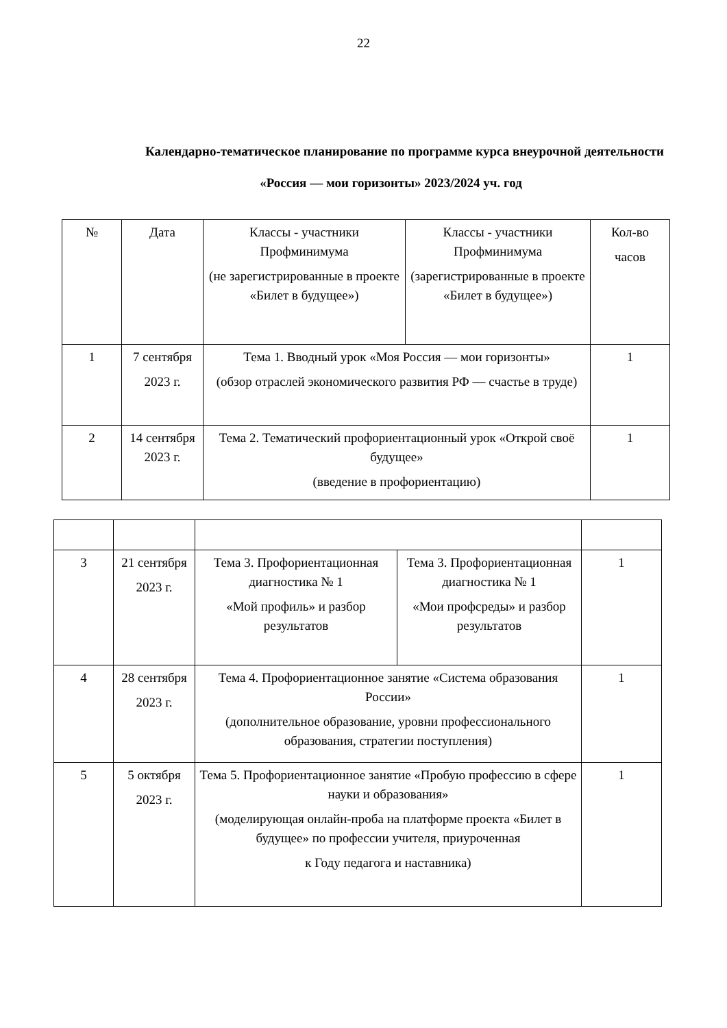22
Календарно-тематическое планирование по программе курса внеурочной деятельности
«Россия — мои горизонты» 2023/2024 уч. год
| № | Дата | Классы - участники Профминимума (не зарегистрированные в проекте «Билет в будущее») | Классы - участники Профминимума (зарегистрированные в проекте «Билет в будущее») | Кол-во часов |
| 1 | 7 сентября 2023 г. | Тема 1. Вводный урок «Моя Россия — мои горизонты» (обзор отраслей экономического развития РФ — счастье в труде) | | 1 |
| 2 | 14 сентября 2023 г. | Тема 2. Тематический профориентационный урок «Открой своё будущее» (введение в профориентацию) | | 1 |
| 3 | 21 сентября 2023 г. | Тема 3. Профориентационная диагностика № 1 «Мой профиль» и разбор результатов | Тема 3. Профориентационная диагностика № 1 «Мои профсреды» и разбор результатов | 1 |
| 4 | 28 сентября 2023 г. | Тема 4. Профориентационное занятие «Система образования России» (дополнительное образование, уровни профессионального образования, стратегии поступления) | | 1 |
| 5 | 5 октября 2023 г. | Тема 5. Профориентационное занятие «Пробую профессию в сфере науки и образования» (моделирующая онлайн-проба на платформе проекта «Билет в будущее» по профессии учителя, приуроченная к Году педагога и наставника) | | 1 |